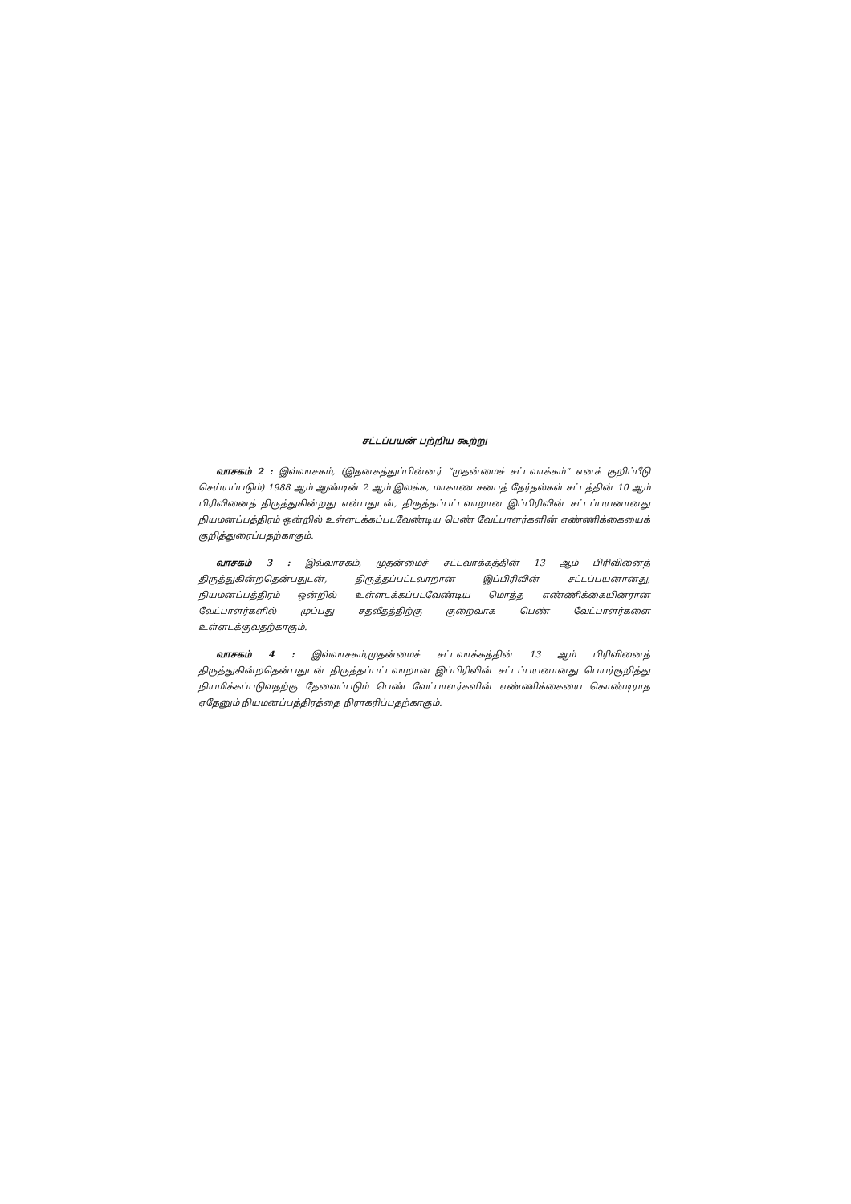சட்டப்பயன் பற்றிய கூற்று
வாசகம் 2 : இவ்வாசகம், (இதனகத்துப்பின்னர் “முதன்மைச் சட்டவாக்கம்” எனக் குறிப்பீடு செய்யப்படும்) 1988 ஆம் ஆண்டின் 2 ஆம் இலக்க, மாகாண சபைத் தேர்தல்கள் சட்டத்தின் 10 ஆம் பிரிவினைத் திருத்துகின்றது என்பதுடன், திருத்தப்பட்டவாறான இப்பிரிவின் சட்டப்பயனானது நியமனப்பத்திரம் ஒன்றில் உள்ளடக்கப்படவேண்டிய பெண் வேட்பாளர்களின் எண்ணிக்கையைக் குறித்துரைப்பதற்காகும்.
வாசகம் 3 : இவ்வாசகம், முதன்மைச் சட்டவாக்கத்தின் 13 ஆம் பிரிவினைத் திருத்துகின்றதென்பதுடன், திருத்தப்பட்டவாறான இப்பிரிவின் சட்டப்பயனானது, நியமனப்பத்திரம் ஒன்றில் உள்ளடக்கப்படவேண்டிய மொத்த எண்ணிக்கையினரான வேட்பாளர்களில் முப்பது சதவீதத்திற்கு குறைவாக பெண் வேட்பாளர்களை உள்ளடக்குவதற்காகும்.
வாசகம் 4 : இவ்வாசகம்,முதன்மைச் சட்டவாக்கத்தின் 13 ஆம் பிரிவினைத் திருத்துகின்றதென்பதுடன் திருத்தப்பட்டவாறான இப்பிரிவின் சட்டப்பயனானது பெயர்குறித்து நியமிக்கப்படுவதற்கு தேவைப்படும் பெண் வேட்பாளர்களின் எண்ணிக்கையை கொண்டிராத ஏதேனும் நியமனப்பத்திரத்தை நிராகரிப்பதற்காகும்.